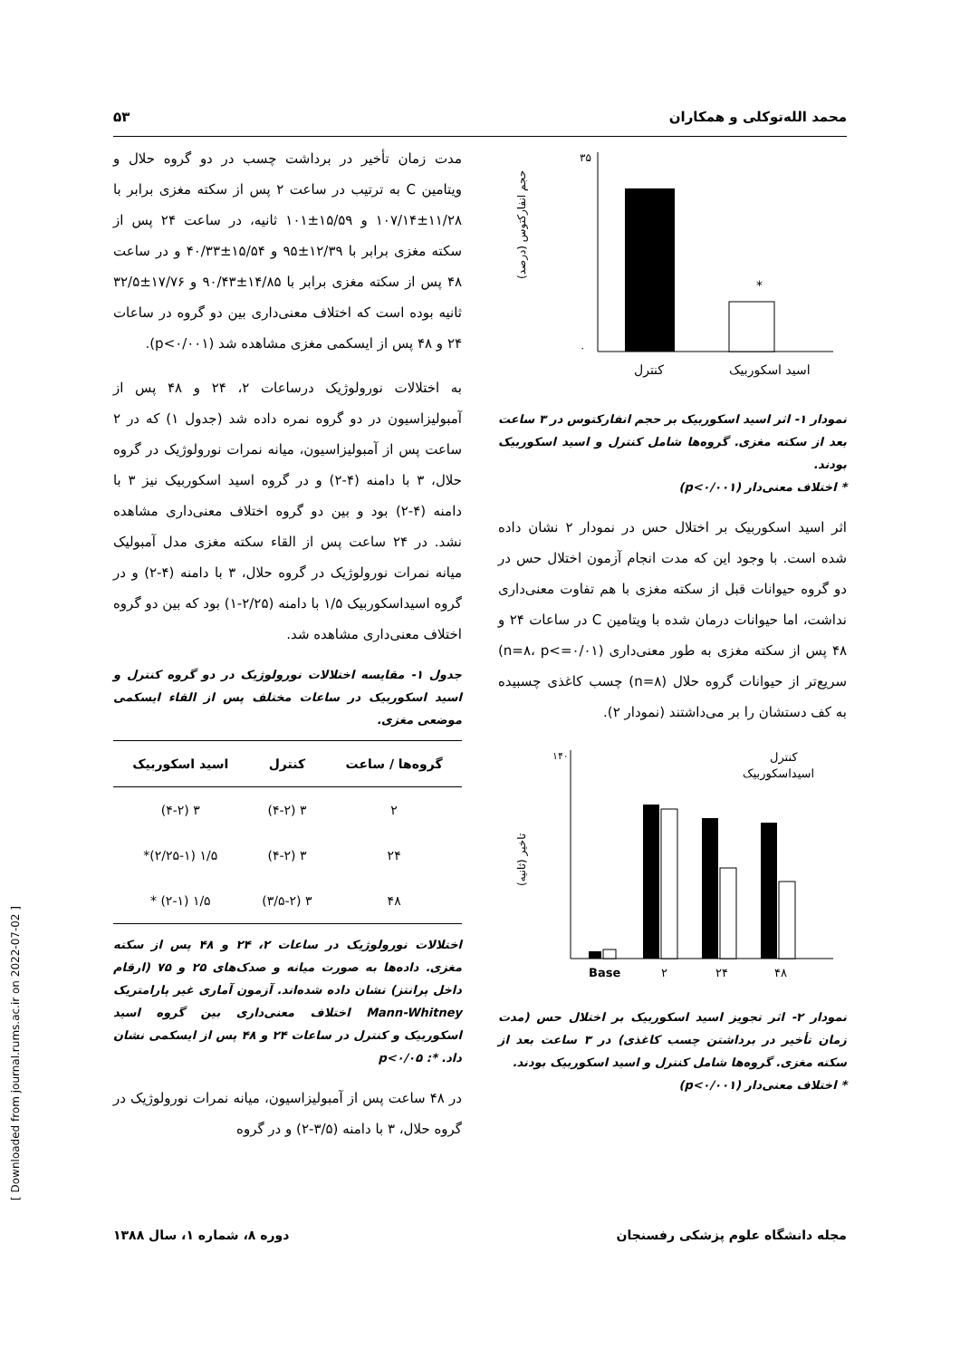محمد الله‌توکلی و همکاران ۵۳
*
۳۵
۰
کنترل
اسید اسکوربیک
حجم انفارکتوس (درصد)
نمودار ۱- اثر اسید اسکوربیک بر حجم انفارکتوس در ۳ ساعت بعد از سکته مغزی. گروه‌ها شامل کنترل و اسید اسکوربیک بودند.
* اختلاف معنی‌دار (p<۰/۰۰۱)
اثر اسید اسکوربیک بر اختلال حس در نمودار ۲ نشان داده شده است. با وجود این که مدت انجام آزمون اختلال حس در دو گروه حیوانات قبل از سکته مغزی با هم تفاوت معنی‌داری نداشت، اما حیوانات درمان شده با ویتامین C در ساعات ۲۴ و ۴۸ پس از سکته مغزی به طور معنی‌داری (n=۸، p<=۰/۰۱) سریع‌تر از حیوانات گروه حلال (n=۸) چسب کاغذی چسبیده به کف دستشان را بر می‌داشتند (نمودار ۲).
Base
۲
۲۴
۴۸
کنترل
اسیداسکوربیک
۱۴۰
تاخیر (ثانیه)
نمودار ۲- اثر تجویز اسید اسکوربیک بر اختلال حس (مدت زمان تأخیر در برداشتن چسب کاغذی) در ۳ ساعت بعد از سکته مغزی. گروه‌ها شامل کنترل و اسید اسکوربیک بودند.
* اختلاف معنی‌دار (p<۰/۰۰۱)
مدت زمان تأخیر در برداشت چسب در دو گروه حلال و ویتامین C به ترتیب در ساعت ۲ پس از سکته مغزی برابر با ۱۱/۲۸±۱۰۷/۱۴ و ۱۵/۵۹±۱۰۱ ثانیه، در ساعت ۲۴ پس از سکته مغزی برابر با ۱۲/۳۹±۹۵ و ۱۵/۵۴±۴۰/۳۳ و در ساعت ۴۸ پس از سکته مغزی برابر با ۱۴/۸۵±۹۰/۴۳ و ۱۷/۷۶±۳۲/۵ ثانیه بوده است که اختلاف معنی‌داری بین دو گروه در ساعات ۲۴ و ۴۸ پس از ایسکمی مغزی مشاهده شد (p<۰/۰۰۱).
به اختلالات نورولوژیک درساعات ۲، ۲۴ و ۴۸ پس از آمبولیزاسیون در دو گروه نمره داده شد (جدول ۱) که در ۲ ساعت پس از آمبولیزاسیون، میانه نمرات نورولوژیک در گروه حلال، ۳ با دامنه (۴-۲) و در گروه اسید اسکوربیک نیز ۳ با دامنه (۴-۲) بود و بین دو گروه اختلاف معنی‌داری مشاهده نشد. در ۲۴ ساعت پس از القاء سکته مغزی مدل آمبولیک میانه نمرات نورولوژیک در گروه حلال، ۳ با دامنه (۴-۲) و در گروه اسیداسکوربیک ۱/۵ با دامنه (۲/۲۵-۱) بود که بین دو گروه اختلاف معنی‌داری مشاهده شد.
جدول ۱- مقایسه اختلالات نورولوژیک در دو گروه کنترل و اسید اسکوربیک در ساعات مختلف پس از القاء ایسکمی موضعی مغزی.
| گروه‌ها / ساعت | کنترل | اسید اسکوربیک |
| --- | --- | --- |
| ۲ | ۳ (۴-۲) | ۳ (۴-۲) |
| ۲۴ | ۳ (۴-۲) | ۱/۵ (۲/۲۵-۱)* |
| ۴۸ | ۳ (۳/۵-۲) | ۱/۵ (۲-۱) * |
اختلالات نورولوژیک در ساعات ۲، ۲۴ و ۴۸ پس از سکته مغزی. داده‌ها به صورت میانه و صدک‌های ۲۵ و ۷۵ (ارقام داخل پرانتز) نشان داده شده‌اند. آزمون آماری غیر پارامتریک Mann-Whitney اختلاف معنی‌داری بین گروه اسید اسکوربیک و کنترل در ساعات ۲۴ و ۴۸ پس از ایسکمی نشان داد. *: p<۰/۰۵
در ۴۸ ساعت پس از آمبولیزاسیون، میانه نمرات نورولوژیک در گروه حلال، ۳ با دامنه (۳/۵-۲) و در گروه
مجله دانشگاه علوم پزشکی رفسنجان دوره ۸، شماره ۱، سال ۱۳۸۸
[ Downloaded from journal.rums.ac.ir on 2022-07-02 ]